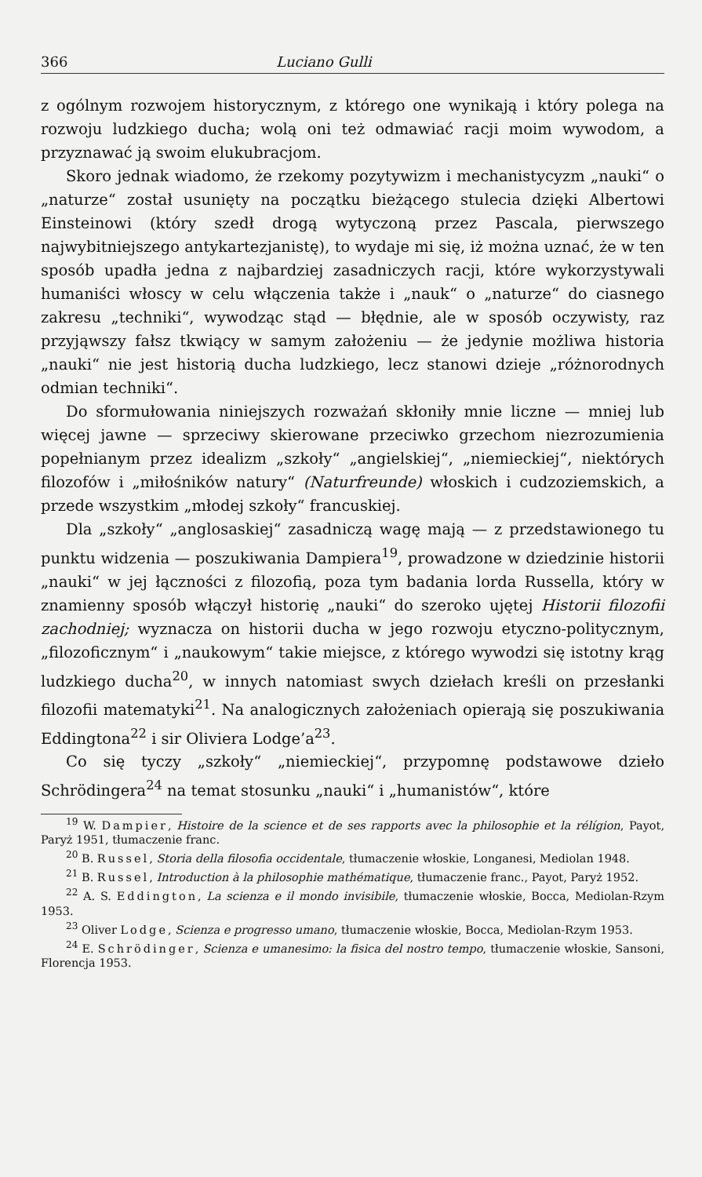366 Luciano Gulli
z ogólnym rozwojem historycznym, z którego one wynikają i który polega na rozwoju ludzkiego ducha; wolą oni też odmawiać racji moim wywodom, a przyznawać ją swoim elukubracjom.
Skoro jednak wiadomo, że rzekomy pozytywizm i mechanistycyzm „nauki“ o „naturze“ został usunięty na początku bieżącego stulecia dzięki Albertowi Einsteinowi (który szedł drogą wytyczoną przez Pascala, pierwszego najwybitniejszego antykartezjanistę), to wydaje mi się, iż można uznać, że w ten sposób upadła jedna z najbardziej zasadniczych racji, które wykorzystywali humaniści włoscy w celu włączenia także i „nauk“ o „naturze“ do ciasnego zakresu „techniki“, wywodząc stąd — błędnie, ale w sposób oczywisty, raz przyjąwszy fałsz tkwiący w samym założeniu — że jedynie możliwa historia „nauki“ nie jest historią ducha ludzkiego, lecz stanowi dzieje „różnorodnych odmian techniki“.
Do sformułowania niniejszych rozważań skłoniły mnie liczne — mniej lub więcej jawne — sprzeciwy skierowane przeciwko grzechom niezrozumienia popełnianym przez idealizm „szkoły“ „angielskiej“, „niemieckiej“, niektórych filozofów i „miłośników natury“ (Naturfreunde) włoskich i cudzoziemskich, a przede wszystkim „młodej szkoły“ francuskiej.
Dla „szkoły“ „anglosaskiej“ zasadniczą wagę mają — z przedstawionego tu punktu widzenia — poszukiwania Dampiera<sup>19</sup>, prowadzone w dziedzinie historii „nauki“ w jej łączności z filozofią, poza tym badania lorda Russella, który w znamienny sposób włączył historię „nauki“ do szeroko ujętej Historii filozofii zachodniej; wyznacza on historii ducha w jego rozwoju etyczno-politycznym, „filozoficznym“ i „naukowym“ takie miejsce, z którego wywodzi się istotny krąg ludzkiego ducha<sup>20</sup>, w innych natomiast swych dziełach kreśli on przesłanki filozofii matematyki<sup>21</sup>. Na analogicznych założeniach opierają się poszukiwania Eddingtona<sup>22</sup> i sir Oliviera Lodge’a<sup>23</sup>.
Co się tyczy „szkoły“ „niemieckiej“, przypomnę podstawowe dzieło Schrödingera<sup>24</sup> na temat stosunku „nauki“ i „humanistów“, które
<sup>19</sup> W. Dampier, Histoire de la science et de ses rapports avec la philosophie et la rélígion, Payot, Paryż 1951, tłumaczenie franc.
<sup>20</sup> B. Russel, Storia della filosofia occidentale, tłumaczenie włoskie, Longanesi, Mediolan 1948.
<sup>21</sup> B. Russel, Introduction à la philosophie mathématique, tłumaczenie franc., Payot, Paryż 1952.
<sup>22</sup> A. S. Eddington, La scienza e il mondo invisibile, tłumaczenie włoskie, Bocca, Mediolan-Rzym 1953.
<sup>23</sup> Oliver Lodge, Scienza e progresso umano, tłumaczenie włoskie, Bocca, Mediolan-Rzym 1953.
<sup>24</sup> E. Schrödinger, Scienza e umanesimo: la fisica del nostro tempo, tłumaczenie włoskie, Sansoni, Florencja 1953.